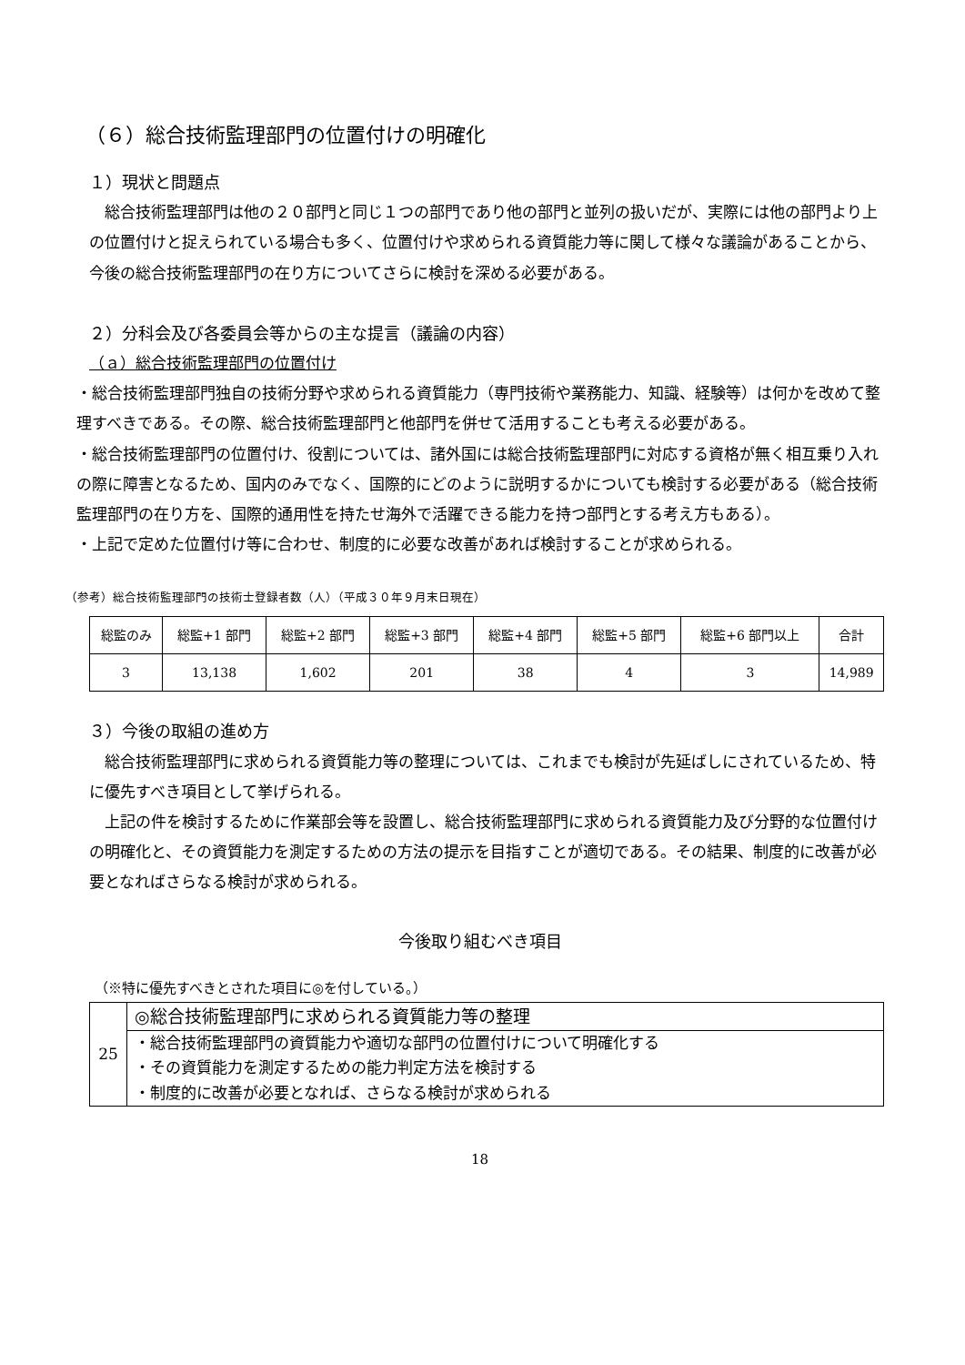（６）総合技術監理部門の位置付けの明確化
１）現状と問題点
総合技術監理部門は他の２０部門と同じ１つの部門であり他の部門と並列の扱いだが、実際には他の部門より上の位置付けと捉えられている場合も多く、位置付けや求められる資質能力等に関して様々な議論があることから、今後の総合技術監理部門の在り方についてさらに検討を深める必要がある。
２）分科会及び各委員会等からの主な提言（議論の内容）
（ａ）総合技術監理部門の位置付け
・総合技術監理部門独自の技術分野や求められる資質能力（専門技術や業務能力、知識、経験等）は何かを改めて整理すべきである。その際、総合技術監理部門と他部門を併せて活用することも考える必要がある。
・総合技術監理部門の位置付け、役割については、諸外国には総合技術監理部門に対応する資格が無く相互乗り入れの際に障害となるため、国内のみでなく、国際的にどのように説明するかについても検討する必要がある（総合技術監理部門の在り方を、国際的通用性を持たせ海外で活躍できる能力を持つ部門とする考え方もある）。
・上記で定めた位置付け等に合わせ、制度的に必要な改善があれば検討することが求められる。
（参考）総合技術監理部門の技術士登録者数（人）（平成３０年９月末日現在）
| 総監のみ | 総監+1 部門 | 総監+2 部門 | 総監+3 部門 | 総監+4 部門 | 総監+5 部門 | 総監+6 部門以上 | 合計 |
| 3 | 13,138 | 1,602 | 201 | 38 | 4 | 3 | 14,989 |
３）今後の取組の進め方
総合技術監理部門に求められる資質能力等の整理については、これまでも検討が先延ばしにされているため、特に優先すべき項目として挙げられる。
上記の件を検討するために作業部会等を設置し、総合技術監理部門に求められる資質能力及び分野的な位置付けの明確化と、その資質能力を測定するための方法の提示を目指すことが適切である。その結果、制度的に改善が必要となればさらなる検討が求められる。
今後取り組むべき項目
（※特に優先すべきとされた項目に◎を付している。）
| 25 | ◎総合技術監理部門に求められる資質能力等の整理 |
| | ・総合技術監理部門の資質能力や適切な部門の位置付けについて明確化する ・その資質能力を測定するための能力判定方法を検討する ・制度的に改善が必要となれば、さらなる検討が求められる |
18